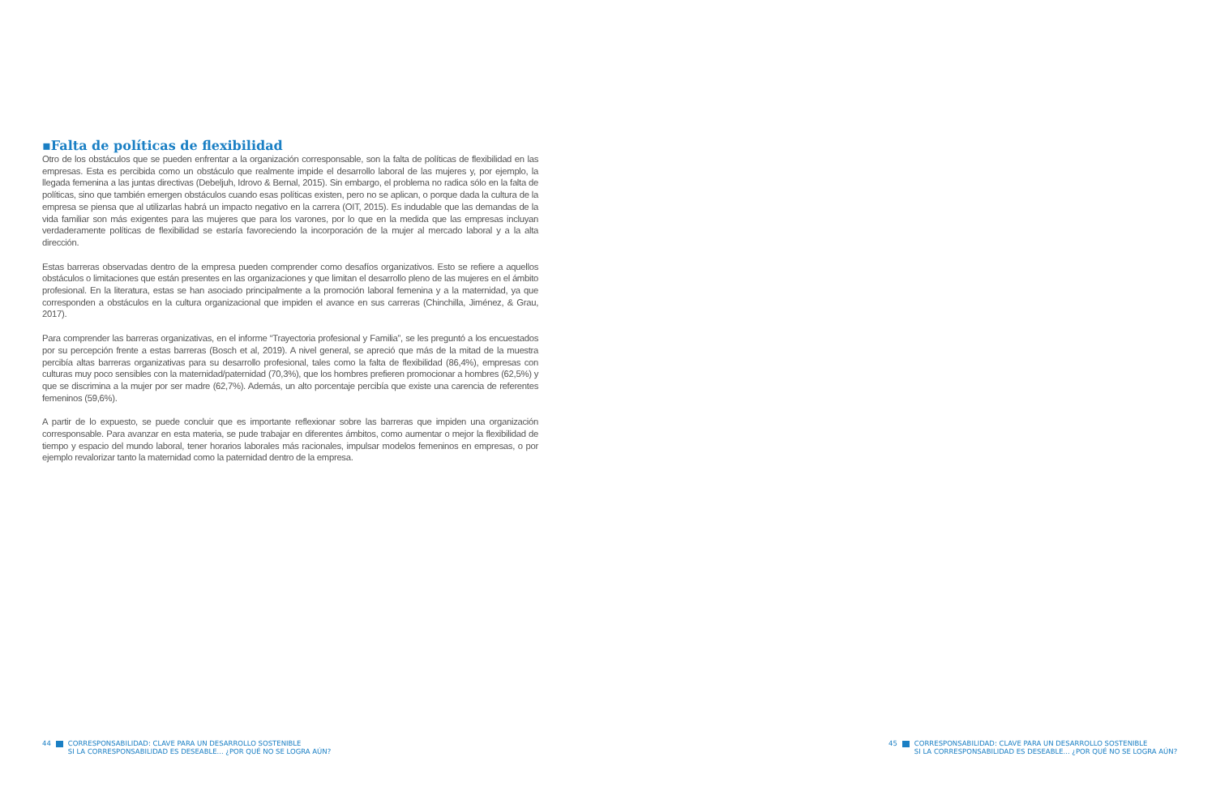▪Falta de políticas de flexibilidad
Otro de los obstáculos que se pueden enfrentar a la organización corresponsable, son la falta de políticas de flexibilidad en las empresas. Esta es percibida como un obstáculo que realmente impide el desarrollo laboral de las mujeres y, por ejemplo, la llegada femenina a las juntas directivas (Debeljuh, Idrovo & Bernal, 2015). Sin embargo, el problema no radica sólo en la falta de políticas, sino que también emergen obstáculos cuando esas políticas existen, pero no se aplican, o porque dada la cultura de la empresa se piensa que al utilizarlas habrá un impacto negativo en la carrera (OIT, 2015). Es indudable que las demandas de la vida familiar son más exigentes para las mujeres que para los varones, por lo que en la medida que las empresas incluyan verdaderamente políticas de flexibilidad se estaría favoreciendo la incorporación de la mujer al mercado laboral y a la alta dirección.
Estas barreras observadas dentro de la empresa pueden comprender como desafíos organizativos. Esto se refiere a aquellos obstáculos o limitaciones que están presentes en las organizaciones y que limitan el desarrollo pleno de las mujeres en el ámbito profesional. En la literatura, estas se han asociado principalmente a la promoción laboral femenina y a la maternidad, ya que corresponden a obstáculos en la cultura organizacional que impiden el avance en sus carreras (Chinchilla, Jiménez, & Grau, 2017).
Para comprender las barreras organizativas, en el informe “Trayectoria profesional y Familia”, se les preguntó a los encuestados por su percepción frente a estas barreras (Bosch et al, 2019). A nivel general, se apreció que más de la mitad de la muestra percibía altas barreras organizativas para su desarrollo profesional, tales como la falta de flexibilidad (86,4%), empresas con culturas muy poco sensibles con la maternidad/paternidad (70,3%), que los hombres prefieren promocionar a hombres (62,5%) y que se discrimina a la mujer por ser madre (62,7%). Además, un alto porcentaje percibía que existe una carencia de referentes femeninos (59,6%).
A partir de lo expuesto, se puede concluir que es importante reflexionar sobre las barreras que impiden una organización corresponsable. Para avanzar en esta materia, se pude trabajar en diferentes ámbitos, como aumentar o mejor la flexibilidad de tiempo y espacio del mundo laboral, tener horarios laborales más racionales, impulsar modelos femeninos en empresas, o por ejemplo revalorizar tanto la maternidad como la paternidad dentro de la empresa.
44 CORRESPONSABILIDAD: CLAVE PARA UN DESARROLLO SOSTENIBLE
SI LA CORRESPONSABILIDAD ES DESEABLE... ¿POR QUÉ NO SE LOGRA AÚN?
45 CORRESPONSABILIDAD: CLAVE PARA UN DESARROLLO SOSTENIBLE
SI LA CORRESPONSABILIDAD ES DESEABLE... ¿POR QUÉ NO SE LOGRA AÚN?